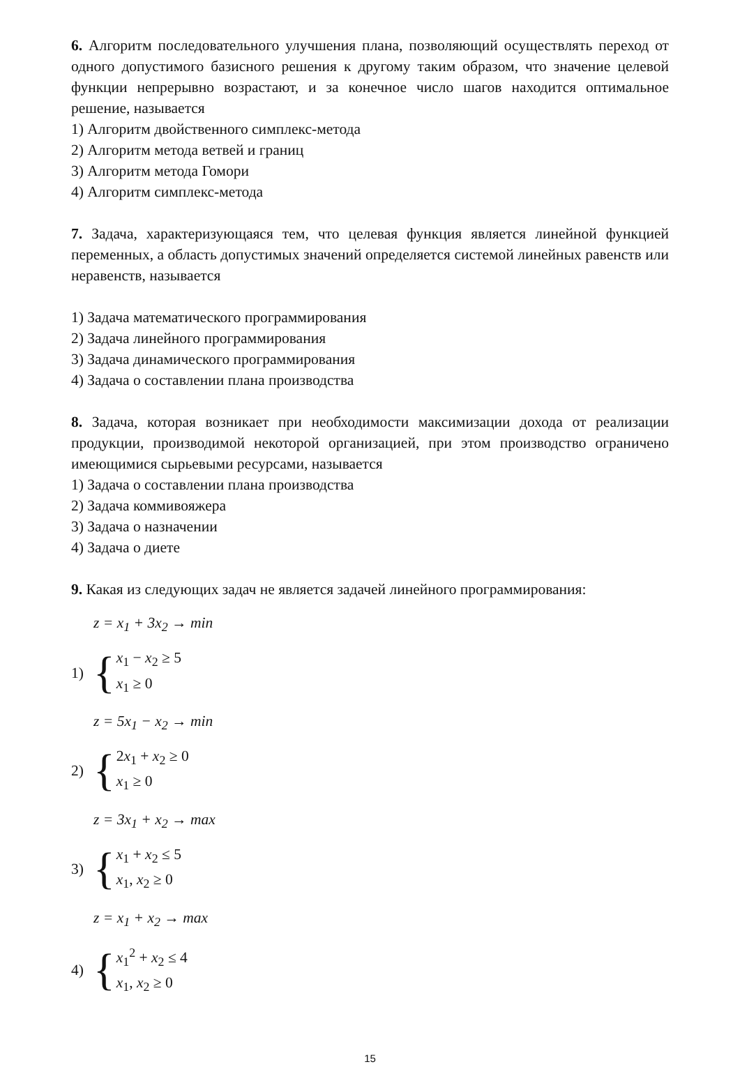6. Алгоритм последовательного улучшения плана, позволяющий осуществлять переход от одного допустимого базисного решения к другому таким образом, что значение целевой функции непрерывно возрастают, и за конечное число шагов находится оптимальное решение, называется
1) Алгоритм двойственного симплекс-метода
2) Алгоритм метода ветвей и границ
3) Алгоритм метода Гомори
4) Алгоритм симплекс-метода
7. Задача, характеризующаяся тем, что целевая функция является линейной функцией переменных, а область допустимых значений определяется системой линейных равенств или неравенств, называется
1) Задача математического программирования
2) Задача линейного программирования
3) Задача динамического программирования
4) Задача о составлении плана производства
8. Задача, которая возникает при необходимости максимизации дохода от реализации продукции, производимой некоторой организацией, при этом производство ограничено имеющимися сырьевыми ресурсами, называется
1) Задача о составлении плана производства
2) Задача коммивояжера
3) Задача о назначении
4) Задача о диете
9. Какая из следующих задач не является задачей линейного программирования:
z = x<sub>1</sub> + 3x<sub>2</sub> → min
1)
{
x<sub>1</sub> − x<sub>2</sub> ≥ 5
x<sub>1</sub> ≥ 0
z = 5x<sub>1</sub> − x<sub>2</sub> → min
2)
{
2x<sub>1</sub> + x<sub>2</sub> ≥ 0
x<sub>1</sub> ≥ 0
z = 3x<sub>1</sub> + x<sub>2</sub> → max
3)
{
x<sub>1</sub> + x<sub>2</sub> ≤ 5
x<sub>1</sub>, x<sub>2</sub> ≥ 0
z = x<sub>1</sub> + x<sub>2</sub> → max
4)
{
x<sub>1</sub><sup>2</sup> + x<sub>2</sub> ≤ 4
x<sub>1</sub>, x<sub>2</sub> ≥ 0
15